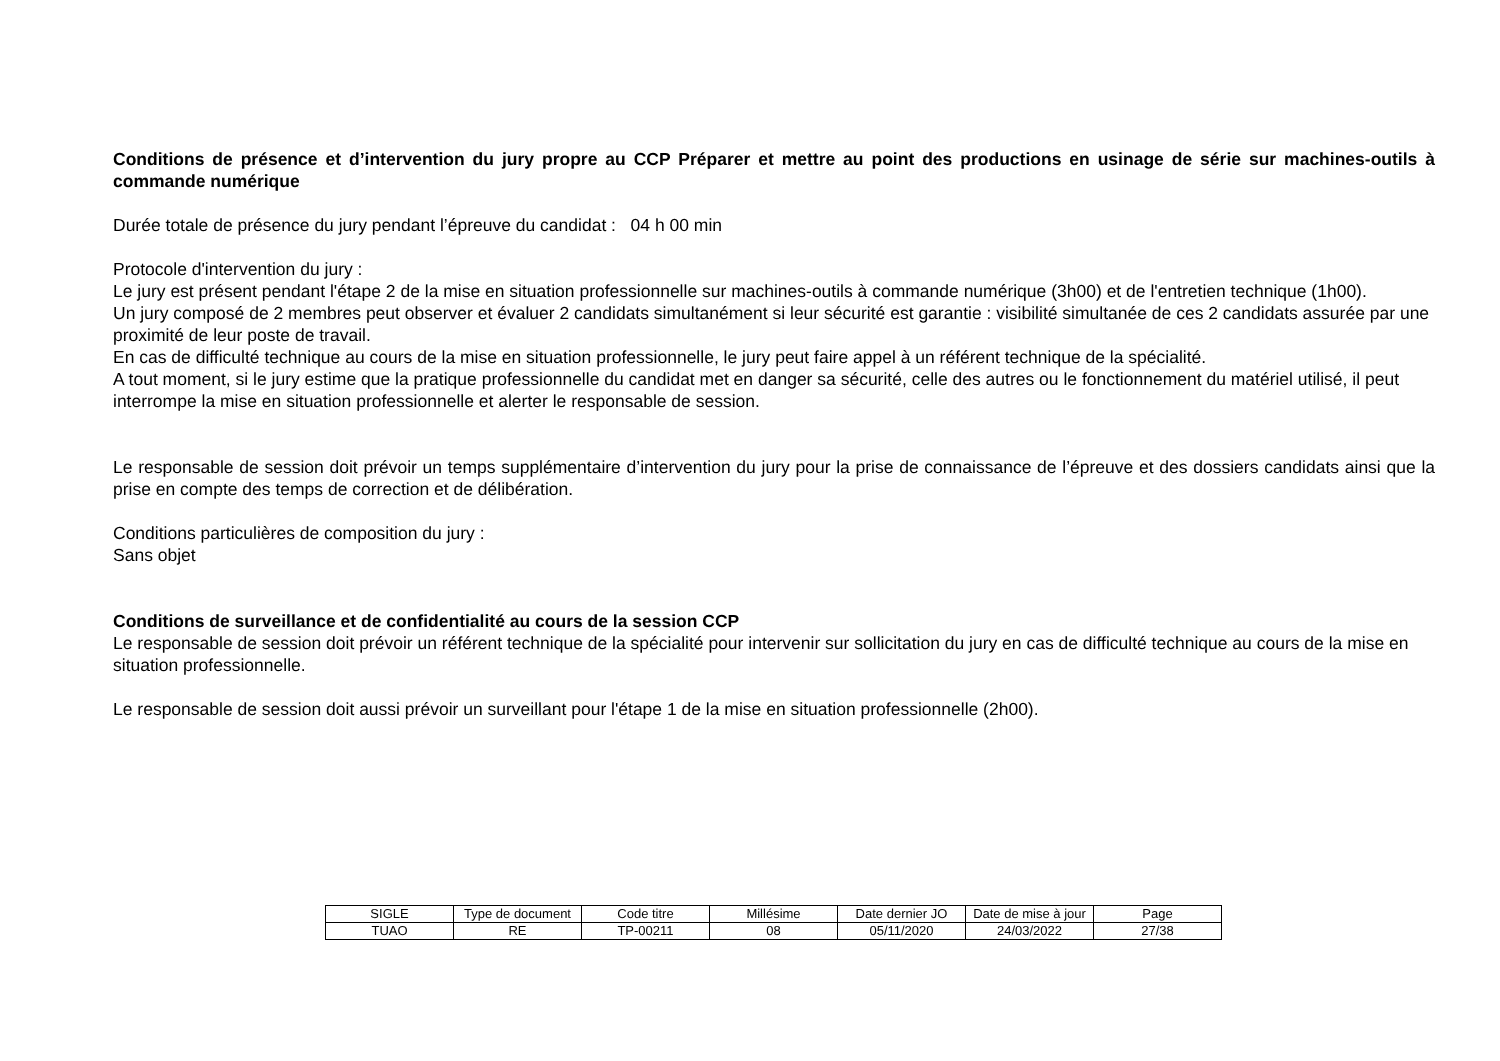Conditions de présence et d’intervention du jury propre au CCP Préparer et mettre au point des productions en usinage de série sur machines-outils à commande numérique
Durée totale de présence du jury pendant l’épreuve du candidat : 04 h 00 min
Protocole d'intervention du jury :
Le jury est présent pendant l'étape 2 de la mise en situation professionnelle sur machines-outils à commande numérique (3h00) et de l'entretien technique (1h00).
Un jury composé de 2 membres peut observer et évaluer 2 candidats simultanément si leur sécurité est garantie : visibilité simultanée de ces 2 candidats assurée par une proximité de leur poste de travail.
En cas de difficulté technique au cours de la mise en situation professionnelle, le jury peut faire appel à un référent technique de la spécialité.
A tout moment, si le jury estime que la pratique professionnelle du candidat met en danger sa sécurité, celle des autres ou le fonctionnement du matériel utilisé, il peut interrompe la mise en situation professionnelle et alerter le responsable de session.
Le responsable de session doit prévoir un temps supplémentaire d’intervention du jury pour la prise de connaissance de l’épreuve et des dossiers candidats ainsi que la prise en compte des temps de correction et de délibération.
Conditions particulières de composition du jury :
Sans objet
Conditions de surveillance et de confidentialité au cours de la session CCP
Le responsable de session doit prévoir un référent technique de la spécialité pour intervenir sur sollicitation du jury en cas de difficulté technique au cours de la mise en situation professionnelle.
Le responsable de session doit aussi prévoir un surveillant pour l'étape 1 de la mise en situation professionnelle (2h00).
| SIGLE | Type de document | Code titre | Millésime | Date dernier JO | Date de mise à jour | Page |
| TUAO | RE | TP-00211 | 08 | 05/11/2020 | 24/03/2022 | 27/38 |